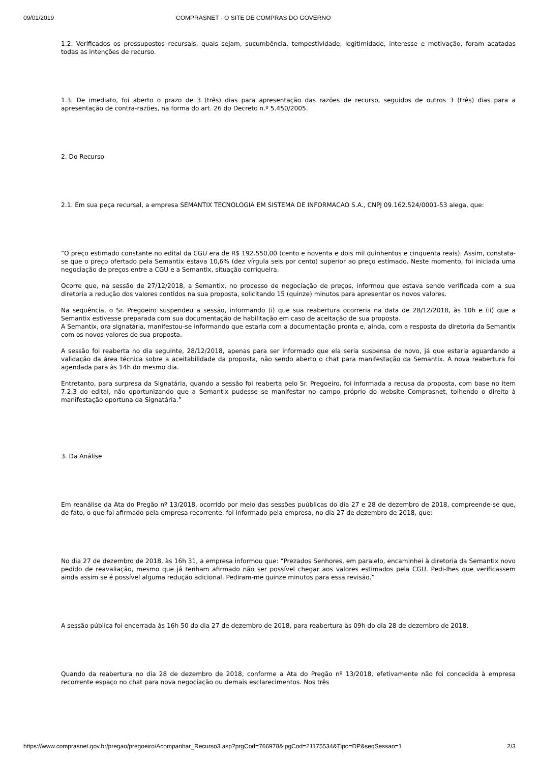09/01/2019 COMPRASNET - O SITE DE COMPRAS DO GOVERNO
1.2. Verificados os pressupostos recursais, quais sejam, sucumbência, tempestividade, legitimidade, interesse e motivação, foram acatadas todas as intenções de recurso.
1.3. De imediato, foi aberto o prazo de 3 (três) dias para apresentação das razões de recurso, seguidos de outros 3 (três) dias para a apresentação de contra-razões, na forma do art. 26 do Decreto n.º 5.450/2005.
2. Do Recurso
2.1. Em sua peça recursal, a empresa SEMANTIX TECNOLOGIA EM SISTEMA DE INFORMACAO S.A., CNPJ 09.162.524/0001-53 alega, que:
“O preço estimado constante no edital da CGU era de R$ 192.550,00 (cento e noventa e dois mil quinhentos e cinquenta reais). Assim, constata-se que o preço ofertado pela Semantix estava 10,6% (dez vírgula seis por cento) superior ao preço estimado. Neste momento, foi iniciada uma negociação de preços entre a CGU e a Semantix, situação corriqueira.
Ocorre que, na sessão de 27/12/2018, a Semantix, no processo de negociação de preços, informou que estava sendo verificada com a sua diretoria a redução dos valores contidos na sua proposta, solicitando 15 (quinze) minutos para apresentar os novos valores.
Na sequência, o Sr. Pregoeiro suspendeu a sessão, informando (i) que sua reabertura ocorreria na data de 28/12/2018, às 10h e (ii) que a Semantix estivesse preparada com sua documentação de habilitação em caso de aceitação de sua proposta.
A Semantix, ora signatária, manifestou-se informando que estaria com a documentação pronta e, ainda, com a resposta da diretoria da Semantix com os novos valores de sua proposta.
A sessão foi reaberta no dia seguinte, 28/12/2018, apenas para ser informado que ela seria suspensa de novo, já que estaria aguardando a validação da área técnica sobre a aceitabilidade da proposta, não sendo aberto o chat para manifestação da Semantix. A nova reabertura foi agendada para às 14h do mesmo dia.
Entretanto, para surpresa da Signatária, quando a sessão foi reaberta pelo Sr. Pregoeiro, foi informada a recusa da proposta, com base no item 7.2.3 do edital, não oportunizando que a Semantix pudesse se manifestar no campo próprio do website Comprasnet, tolhendo o direito à manifestação oportuna da Signatária.”
3. Da Análise
Em reanálise da Ata do Pregão nº 13/2018, ocorrido por meio das sessões puúblicas do dia 27 e 28 de dezembro de 2018, compreende-se que, de fato, o que foi afirmado pela empresa recorrente. foi informado pela empresa, no dia 27 de dezembro de 2018, que:
No dia 27 de dezembro de 2018, às 16h 31, a empresa informou que: “Prezados Senhores, em paralelo, encaminhei à diretoria da Semantix novo pedido de reavaliação, mesmo que já tenham afirmado não ser possível chegar aos valores estimados pela CGU. Pedi-lhes que verificassem ainda assim se é possível alguma redução adicional. Pediram-me quinze minutos para essa revisão.”
A sessão pública foi encerrada às 16h 50 do dia 27 de dezembro de 2018, para reabertura às 09h do dia 28 de dezembro de 2018.
Quando da reabertura no dia 28 de dezembro de 2018, conforme a Ata do Pregão nº 13/2018, efetivamente não foi concedida à empresa recorrente espaço no chat para nova negociação ou demais esclarecimentos. Nos três
https://www.comprasnet.gov.br/pregao/pregoeiro/Acompanhar_Recurso3.asp?prgCod=766978&ipgCod=21175534&Tipo=DP&seqSessao=1 2/3